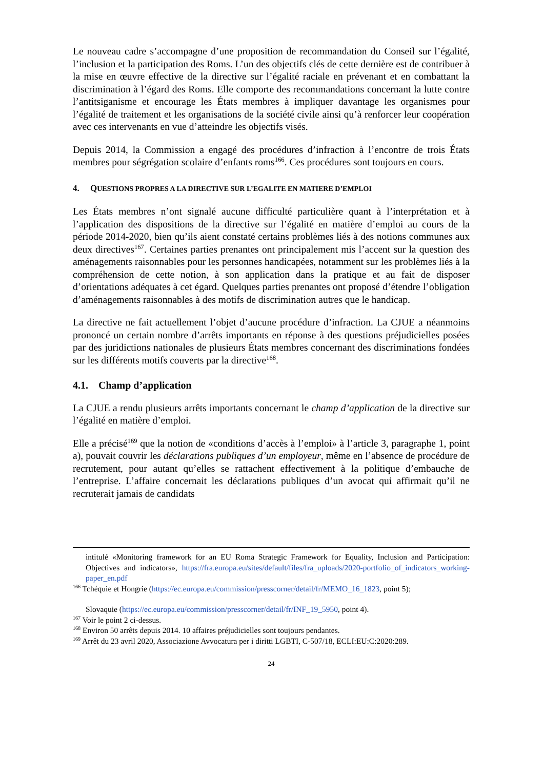Le nouveau cadre s’accompagne d’une proposition de recommandation du Conseil sur l’égalité, l’inclusion et la participation des Roms. L’un des objectifs clés de cette dernière est de contribuer à la mise en œuvre effective de la directive sur l’égalité raciale en prévenant et en combattant la discrimination à l’égard des Roms. Elle comporte des recommandations concernant la lutte contre l’antitsiganisme et encourage les États membres à impliquer davantage les organismes pour l’égalité de traitement et les organisations de la société civile ainsi qu’à renforcer leur coopération avec ces intervenants en vue d’atteindre les objectifs visés.
Depuis 2014, la Commission a engagé des procédures d’infraction à l’encontre de trois États membres pour ségrégation scolaire d’enfants roms<sup>166</sup>. Ces procédures sont toujours en cours.
4. QUESTIONS PROPRES A LA DIRECTIVE SUR L’EGALITE EN MATIERE D’EMPLOI
Les États membres n’ont signalé aucune difficulté particulière quant à l’interprétation et à l’application des dispositions de la directive sur l’égalité en matière d’emploi au cours de la période 2014-2020, bien qu’ils aient constaté certains problèmes liés à des notions communes aux deux directives<sup>167</sup>. Certaines parties prenantes ont principalement mis l’accent sur la question des aménagements raisonnables pour les personnes handicapées, notamment sur les problèmes liés à la compréhension de cette notion, à son application dans la pratique et au fait de disposer d’orientations adéquates à cet égard. Quelques parties prenantes ont proposé d’étendre l’obligation d’aménagements raisonnables à des motifs de discrimination autres que le handicap.
La directive ne fait actuellement l’objet d’aucune procédure d’infraction. La CJUE a néanmoins prononcé un certain nombre d’arrêts importants en réponse à des questions préjudicielles posées par des juridictions nationales de plusieurs États membres concernant des discriminations fondées sur les différents motifs couverts par la directive<sup>168</sup>.
4.1. Champ d’application
La CJUE a rendu plusieurs arrêts importants concernant le champ d’application de la directive sur l’égalité en matière d’emploi.
Elle a précisé<sup>169</sup> que la notion de «conditions d’accès à l’emploi» à l’article 3, paragraphe 1, point a), pouvait couvrir les déclarations publiques d’un employeur, même en l’absence de procédure de recrutement, pour autant qu’elles se rattachent effectivement à la politique d’embauche de l’entreprise. L’affaire concernait les déclarations publiques d’un avocat qui affirmait qu’il ne recruterait jamais de candidats
intitulé «Monitoring framework for an EU Roma Strategic Framework for Equality, Inclusion and Participation: Objectives and indicators», https://fra.europa.eu/sites/default/files/fra_uploads/2020-portfolio_of_indicators_working-paper_en.pdf
<sup>166</sup> Tchéquie et Hongrie (https://ec.europa.eu/commission/presscorner/detail/fr/MEMO_16_1823, point 5);
Slovaquie (https://ec.europa.eu/commission/presscorner/detail/fr/INF_19_5950, point 4).
<sup>167</sup> Voir le point 2 ci-dessus.
<sup>168</sup> Environ 50 arrêts depuis 2014. 10 affaires préjudicielles sont toujours pendantes.
<sup>169</sup> Arrêt du 23 avril 2020, Associazione Avvocatura per i diritti LGBTI, C-507/18, ECLI:EU:C:2020:289.
24